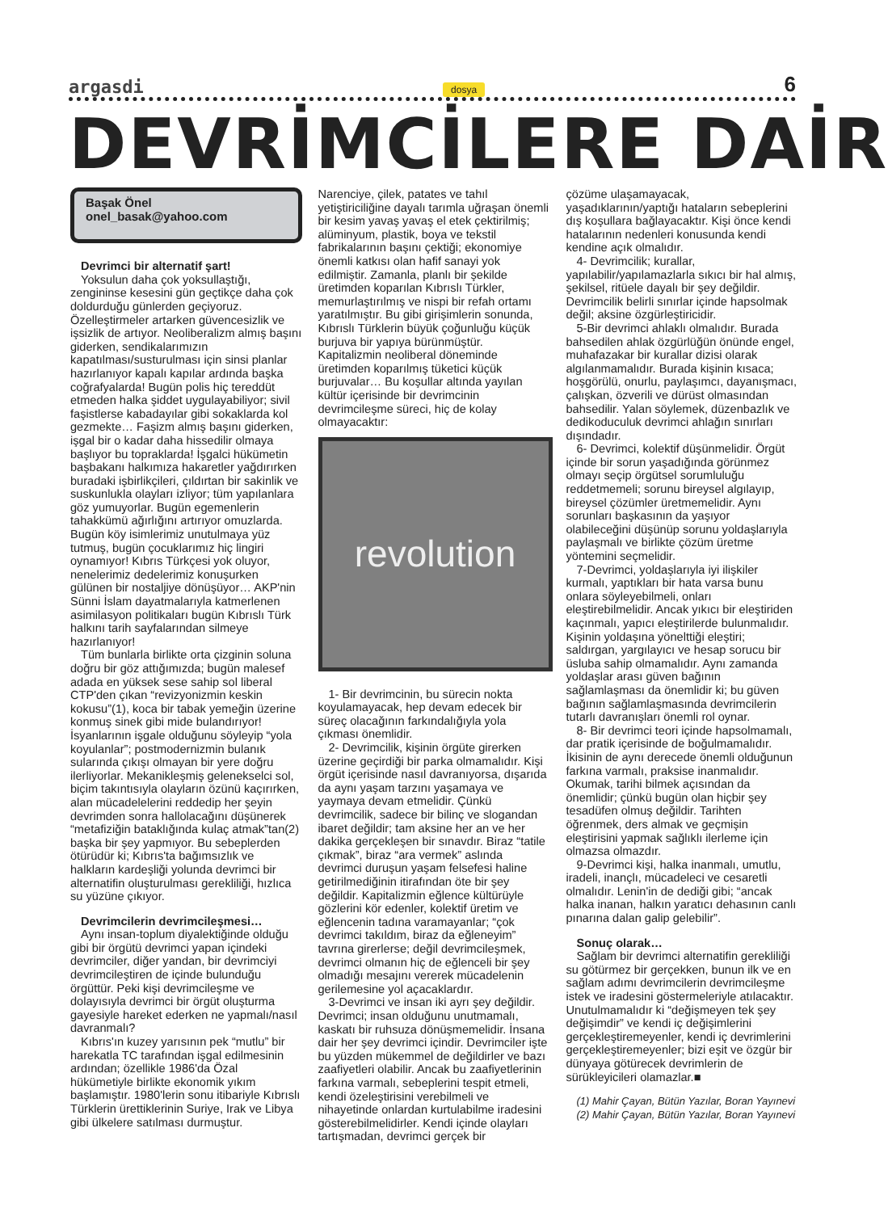argasdi dosya 6
DEVRİMCİLERE DAİR
Başak Önel
onel_basak@yahoo.com
Devrimci bir alternatif şart!
Yoksulun daha çok yoksullaştığı, zengininse kesesini gün geçtikçe daha çok doldurduğu günlerden geçiyoruz. Özelleştirmeler artarken güvencesizlik ve işsizlik de artıyor. Neoliberalizm almış başını giderken, sendikalarımızın kapatılması/susturulması için sinsi planlar hazırlanıyor kapalı kapılar ardında başka coğrafyalarda! Bugün polis hiç tereddüt etmeden halka şiddet uygulayabiliyor; sivil faşistlerse kabadayılar gibi sokaklarda kol gezmekte… Faşizm almış başını giderken, işgal bir o kadar daha hissedilir olmaya başlıyor bu topraklarda! İşgalci hükümetin başbakanı halkımıza hakaretler yağdırırken buradaki işbirlikçileri, çıldırtan bir sakinlik ve suskunlukla olayları izliyor; tüm yapılanlara göz yumuyorlar. Bugün egemenlerin tahakkümü ağırlığını artırıyor omuzlarda. Bugün köy isimlerimiz unutulmaya yüz tutmuş, bugün çocuklarımız hiç lingiri oynamıyor! Kıbrıs Türkçesi yok oluyor, nenelerimiz dedelerimiz konuşurken gülünen bir nostaljiye dönüşüyor… AKP'nin Sünni İslam dayatmalarıyla katmerlenen asimilasyon politikaları bugün Kıbrıslı Türk halkını tarih sayfalarından silmeye hazırlanıyor!
Tüm bunlarla birlikte orta çizginin soluna doğru bir göz attığımızda; bugün malesef adada en yüksek sese sahip sol liberal CTP'den çıkan “revizyonizmin keskin kokusu”(1), koca bir tabak yemeğin üzerine konmuş sinek gibi mide bulandırıyor! İsyanlarının işgale olduğunu söyleyip “yola koyulanlar”; postmodernizmin bulanık sularında çıkışı olmayan bir yere doğru ilerliyorlar. Mekanikleşmiş gelenekselci sol, biçim takıntısıyla olayların özünü kaçırırken, alan mücadelelerini reddedip her şeyin devrimden sonra hallolacağını düşünerek “metafiziğin bataklığında kulaç atmak”tan(2) başka bir şey yapmıyor. Bu sebeplerden ötürüdür ki; Kıbrıs'ta bağımsızlık ve halkların kardeşliği yolunda devrimci bir alternatifin oluşturulması gerekliliği, hızlıca su yüzüne çıkıyor.
Devrimcilerin devrimcileşmesi…
Aynı insan-toplum diyalektiğinde olduğu gibi bir örgütü devrimci yapan içindeki devrimciler, diğer yandan, bir devrimciyi devrimcileştiren de içinde bulunduğu örgüttür. Peki kişi devrimcileşme ve dolayısıyla devrimci bir örgüt oluşturma gayesiyle hareket ederken ne yapmalı/nasıl davranmalı?
Kıbrıs'ın kuzey yarısının pek “mutlu” bir harekatla TC tarafından işgal edilmesinin ardından; özellikle 1986'da Özal hükümetiyle birlikte ekonomik yıkım başlamıştır. 1980'lerin sonu itibariyle Kıbrıslı Türklerin ürettiklerinin Suriye, Irak ve Libya gibi ülkelere satılması durmuştur.
Narenciye, çilek, patates ve tahıl yetiştiriciliğine dayalı tarımla uğraşan önemli bir kesim yavaş yavaş el etek çektirilmiş; alüminyum, plastik, boya ve tekstil fabrikalarının başını çektiği; ekonomiye önemli katkısı olan hafif sanayi yok edilmiştir. Zamanla, planlı bir şekilde üretimden koparılan Kıbrıslı Türkler, memurlaştırılmış ve nispi bir refah ortamı yaratılmıştır. Bu gibi girişimlerin sonunda, Kıbrıslı Türklerin büyük çoğunluğu küçük burjuva bir yapıya bürünmüştür. Kapitalizmin neoliberal döneminde üretimden koparılmış tüketici küçük burjuvalar… Bu koşullar altında yayılan kültür içerisinde bir devrimcinin devrimcileşme süreci, hiç de kolay olmayacaktır:
revolution
1- Bir devrimcinin, bu sürecin nokta koyulamayacak, hep devam edecek bir süreç olacağının farkındalığıyla yola çıkması önemlidir.
2- Devrimcilik, kişinin örgüte girerken üzerine geçirdiği bir parka olmamalıdır. Kişi örgüt içerisinde nasıl davranıyorsa, dışarıda da aynı yaşam tarzını yaşamaya ve yaymaya devam etmelidir. Çünkü devrimcilik, sadece bir bilinç ve slogandan ibaret değildir; tam aksine her an ve her dakika gerçekleşen bir sınavdır. Biraz “tatile çıkmak”, biraz “ara vermek” aslında devrimci duruşun yaşam felsefesi haline getirilmediğinin itirafından öte bir şey değildir. Kapitalizmin eğlence kültürüyle gözlerini kör edenler, kolektif üretim ve eğlencenin tadına varamayanlar; “çok devrimci takıldım, biraz da eğleneyim” tavrına girerlerse; değil devrimcileşmek, devrimci olmanın hiç de eğlenceli bir şey olmadığı mesajını vererek mücadelenin gerilemesine yol açacaklardır.
3-Devrimci ve insan iki ayrı şey değildir. Devrimci; insan olduğunu unutmamalı, kaskatı bir ruhsuza dönüşmemelidir. İnsana dair her şey devrimci içindir. Devrimciler işte bu yüzden mükemmel de değildirler ve bazı zaafiyetleri olabilir. Ancak bu zaafiyetlerinin farkına varmalı, sebeplerini tespit etmeli, kendi özeleştirisini verebilmeli ve nihayetinde onlardan kurtulabilme iradesini gösterebilmelidirler. Kendi içinde olayları tartışmadan, devrimci gerçek bir
çözüme ulaşamayacak, yaşadıklarının/yaptığı hataların sebeplerini dış koşullara bağlayacaktır. Kişi önce kendi hatalarının nedenleri konusunda kendi kendine açık olmalıdır.
4- Devrimcilik; kurallar, yapılabilir/yapılamazlarla sıkıcı bir hal almış, şekilsel, ritüele dayalı bir şey değildir. Devrimcilik belirli sınırlar içinde hapsolmak değil; aksine özgürleştiricidir.
5-Bir devrimci ahlaklı olmalıdır. Burada bahsedilen ahlak özgürlüğün önünde engel, muhafazakar bir kurallar dizisi olarak algılanmamalıdır. Burada kişinin kısaca; hoşgörülü, onurlu, paylaşımcı, dayanışmacı, çalışkan, özverili ve dürüst olmasından bahsedilir. Yalan söylemek, düzenbazlık ve dedikoduculuk devrimci ahlağın sınırları dışındadır.
6- Devrimci, kolektif düşünmelidir. Örgüt içinde bir sorun yaşadığında görünmez olmayı seçip örgütsel sorumluluğu reddetmemeli; sorunu bireysel algılayıp, bireysel çözümler üretmemelidir. Aynı sorunları başkasının da yaşıyor olabileceğini düşünüp sorunu yoldaşlarıyla paylaşmalı ve birlikte çözüm üretme yöntemini seçmelidir.
7-Devrimci, yoldaşlarıyla iyi ilişkiler kurmalı, yaptıkları bir hata varsa bunu onlara söyleyebilmeli, onları eleştirebilmelidir. Ancak yıkıcı bir eleştiriden kaçınmalı, yapıcı eleştirilerde bulunmalıdır. Kişinin yoldaşına yönelttiği eleştiri; saldırgan, yargılayıcı ve hesap sorucu bir üsluba sahip olmamalıdır. Aynı zamanda yoldaşlar arası güven bağının sağlamlaşması da önemlidir ki; bu güven bağının sağlamlaşmasında devrimcilerin tutarlı davranışları önemli rol oynar.
8- Bir devrimci teori içinde hapsolmamalı, dar pratik içerisinde de boğulmamalıdır. İkisinin de aynı derecede önemli olduğunun farkına varmalı, praksise inanmalıdır. Okumak, tarihi bilmek açısından da önemlidir; çünkü bugün olan hiçbir şey tesadüfen olmuş değildir. Tarihten öğrenmek, ders almak ve geçmişin eleştirisini yapmak sağlıklı ilerleme için olmazsa olmazdır.
9-Devrimci kişi, halka inanmalı, umutlu, iradeli, inançlı, mücadeleci ve cesaretli olmalıdır. Lenin'in de dediği gibi; “ancak halka inanan, halkın yaratıcı dehasının canlı pınarına dalan galip gelebilir”.
Sonuç olarak…
Sağlam bir devrimci alternatifin gerekliliği su götürmez bir gerçekken, bunun ilk ve en sağlam adımı devrimcilerin devrimcileşme istek ve iradesini göstermeleriyle atılacaktır. Unutulmamalıdır ki “değişmeyen tek şey değişimdir” ve kendi iç değişimlerini gerçekleştiremeyenler, kendi iç devrimlerini gerçekleştiremeyenler; bizi eşit ve özgür bir dünyaya götürecek devrimlerin de sürükleyicileri olamazlar.■
(1) Mahir Çayan, Bütün Yazılar, Boran Yayınevi
(2) Mahir Çayan, Bütün Yazılar, Boran Yayınevi